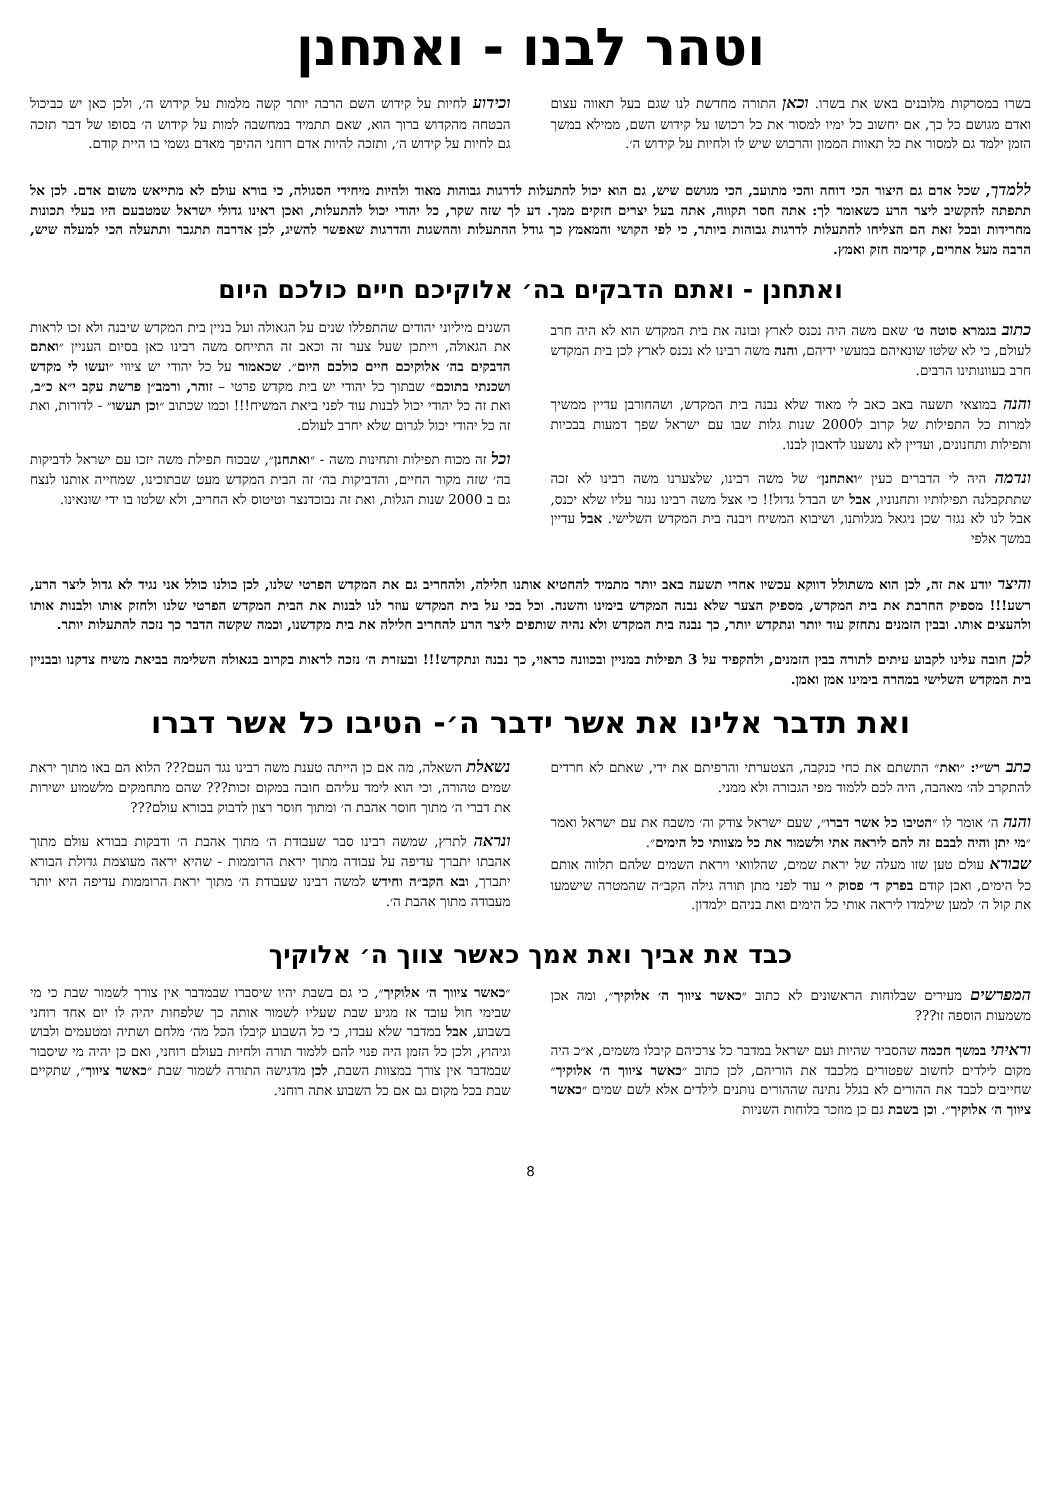וטהר לבנו - ואתחנן
בשרו במסרקות מלובנים באש את בשרו. וכאן התורה מחדשת לנו שגם בעל תאווה עצום ואדם מגושם כל כך, אם יחשוב כל ימיו למסור את כל רכושו על קידוש השם, ממילא במשך הזמן ילמד גם למסור את כל תאוות הממון והרכוש שיש לו ולחיות על קידוש ה׳.
וכידוע לחיות על קידוש השם הרבה יותר קשה מלמות על קידוש ה׳, ולכן כאן יש כביכול הבטחה מהקדוש ברוך הוא, שאם תתמיד במחשבה למות על קידוש ה׳ בסופו של דבר תזכה גם לחיות על קידוש ה׳, ותזכה להיות אדם רוחני ההיפך מאדם גשמי בו היית קודם.
ללמדך, שכל אדם גם היצור הכי דוחה והכי מתועב, הכי מגושם שיש, גם הוא יכול להתעלות לדרגות גבוהות מאוד ולהיות מיחידי הסגולה, כי בורא עולם לא מתייאש משום אדם. לכן אל תתפתה להקשיב ליצר הרע כשאומר לך: אתה חסר תקווה, אתה בעל יצרים חזקים ממך. דע לך שזה שקר, כל יהודי יכול להתעלות, ואכן ראינו גדולי ישראל שמטבעם היו בעלי תכונות מחרידות ובכל זאת הם הצליחו להתעלות לדרגות גבוהות ביותר, כי לפי הקושי והמאמץ כך גודל ההתעלות וההשגות והדרגות שאפשר להשיג, לכן אדרבה תתגבר ותתעלה הכי למעלה שיש, הרבה מעל אחרים, קדימה חזק ואמץ.
ואתחנן - ואתם הדבקים בה׳ אלוקיכם חיים כולכם היום
כתוב בגמרא סוטה ט׳ שאם משה היה נכנס לארץ ובונה את בית המקדש הוא לא היה חרב לעולם, כי לא שלטו שונאיהם במעשי ידיהם, והנה משה רבינו לא נכנס לארץ לכן בית המקדש חרב בעוונותינו הרבים.
והנה במוצאי תשעה באב כאב לי מאוד שלא נבנה בית המקדש, ושהחורבן עדיין ממשיך למרות כל התפילות של קרוב ל2000 שנות גלות שבו עם ישראל שפך דמעות בבכיות ותפילות ותחנונים, ועדיין לא נושענו לדאבון לבנו.
ונדמה היה לי הדברים כעין ״ואתחנן״ של משה רבינו, שלצערנו משה רבינו לא זכה שתתקבלנה תפילותיו ותחנוניו, אבל יש הבדל גדול!! כי אצל משה רבינו נגזר עליו שלא יכנס, אבל לנו לא נגזר שכן ניגאל מגלותנו, ושיבוא המשיח ויבנה בית המקדש השלישי. אבל עדיין במשך אלפי
השנים מיליוני יהודים שהתפללו שנים על הגאולה ועל בניין בית המקדש שיבנה ולא זכו לראות את הגאולה, וייתכן שעל צער זה וכאב זה התייחס משה רבינו כאן בסיום העניין ״ואתם הדבקים בה׳ אלוקיכם חיים כולכם היום״. שכאמור על כל יהודי יש ציווי ״ועשו לי מקדש ושכנתי בתוכם״ שבתוך כל יהודי יש בית מקדש פרטי – זוהר, ורמב״ן פרשת עקב י״א כ״ב, ואת זה כל יהודי יכול לבנות עוד לפני ביאת המשיח!!! וכמו שכתוב ״וכן תעשו״ - לדורות, ואת זה כל יהודי יכול לגרום שלא יחרב לעולם.
וכל זה מכוח תפילות ותחינות משה - ״ואתחנן״, שבכוח תפילת משה יזכו עם ישראל לדביקות בה׳ שזה מקור החיים, והדביקות בה׳ זה הבית המקדש מעט שבתוכינו, שמחייה אותנו לנצח גם ב 2000 שנות הגלות, ואת זה נבוכדנצר וטיטוס לא החריב, ולא שלטו בו ידי שונאינו.
והיצר יודע את זה, לכן הוא משתולל דווקא עכשיו אחרי תשעה באב יותר מתמיד להחטיא אותנו חלילה, ולהחריב גם את המקדש הפרטי שלנו, לכן כולנו כולל אני נגיד לא גדול ליצר הרע, רשע!!! מספיק החרבת את בית המקדש, מספיק הצער שלא נבנה המקדש בימינו והשנה. וכל בכי על בית המקדש עוזר לנו לבנות את הבית המקדש הפרטי שלנו ולחזק אותו ולבנות אותו ולהעצים אותו. ובבין הזמנים נתחזק עוד יותר ונתקדש יותר, כך נבנה בית המקדש ולא נהיה שותפים ליצר הרע להחריב חלילה את בית מקדשנו, וכמה שקשה הדבר כך נזכה להתעלות יותר.
לכן חובה עלינו לקבוע עיתים לתורה בבין הזמנים, ולהקפיד על 3 תפילות במניין ובכוונה כראוי, כך נבנה ונתקדש!!! ובעזרת ה׳ נזכה לראות בקרוב בגאולה השלימה בביאת משיח צדקנו ובבניין בית המקדש השלישי במהרה בימינו אמן ואמן.
ואת תדבר אלינו את אשר ידבר ה׳- הטיבו כל אשר דברו
כתב רש״י: ״ואת״ התשתם את כחי כנקבה, הצטערתי והרפיתם את ידי, שאתם לא חרדים להתקרב לה׳ מאהבה, היה לכם ללמוד מפי הגבורה ולא ממני.
והנה ה׳ אומר לו ״הטיבו כל אשר דברו״, שעם ישראל צודק וה׳ משבח את עם ישראל ואמר ״מי יתן והיה לבבם זה להם ליראה אתי ולשמור את כל מצוותי כל הימים״.
שבורא עולם טען שזו מעלה של יראת שמים, שהלוואי ויראת השמים שלהם תלווה אותם כל הימים, ואכן קודם בפרק ד׳ פסוק י׳ עוד לפני מתן תורה גילה הקב״ה שהמטרה שישמעו את קול ה׳ למען שילמדו ליראה אותי כל הימים ואת בניהם ילמדון.
נשאלת השאלה, מה אם כן הייתה טענת משה רבינו נגד העם??? הלוא הם באו מתוך יראת שמים טהורה, וכי הוא לימד עליהם חובה במקום זכות??? שהם מתחמקים מלשמוע ישירות את דברי ה׳ מתוך חוסר אהבת ה׳ ומתוך חוסר רצון לדבוק בבורא עולם???
ונראה לתרץ, שמשה רבינו סבר שעבודת ה׳ מתוך אהבת ה׳ ודבקות בבורא עולם מתוך אהבתו יתברך עדיפה על עבודה מתוך יראת הרוממות - שהיא יראה מעוצמת גדולת הבורא יתברך, ובא הקב״ה וחידש למשה רבינו שעבודת ה׳ מתוך יראת הרוממות עדיפה היא יותר מעבודה מתוך אהבת ה׳.
כבד את אביך ואת אמך כאשר צווך ה׳ אלוקיך
המפרשים מעירים שבלוחות הראשונים לא כתוב ״כאשר ציווך ה׳ אלוקיך״, ומה אכן משמעות הוספה זו???
וראיתי במשך חכמה שהסביר שהיות ועם ישראל במדבר כל צרכיהם קיבלו משמים, א״כ היה מקום לילדים לחשוב שפטורים מלכבד את הוריהם, לכן כתוב ״כאשר ציווך ה׳ אלוקיך״ שחייבים לכבד את ההורים לא בגלל נתינה שההורים נותנים לילדים אלא לשם שמים ״כאשר ציווך ה׳ אלוקיך״. וכן בשבת גם כן מוזכר בלוחות השניות
״כאשר ציווך ה׳ אלוקיך״, כי גם בשבת יהיו שיסברו שבמדבר אין צורך לשמור שבת כי מי שבימי חול עובד אז מגיע שבת שעליו לשמור אותה כך שלפחות יהיה לו יום אחד רוחני בשבוע, אבל במדבר שלא עבדו, כי כל השבוע קיבלו הכל מה׳ מלחם ושתיה ומטעמים ולבוש וגיהוץ, ולכן כל הזמן היה פנוי להם ללמוד תורה ולחיות בעולם רוחני, ואם כן יהיה מי שיסבור שבמדבר אין צורך במצוות השבת, לכן מדגישה התורה לשמור שבת ״כאשר ציווך״, שתקיים שבת בכל מקום גם אם כל השבוע אתה רוחני.
8